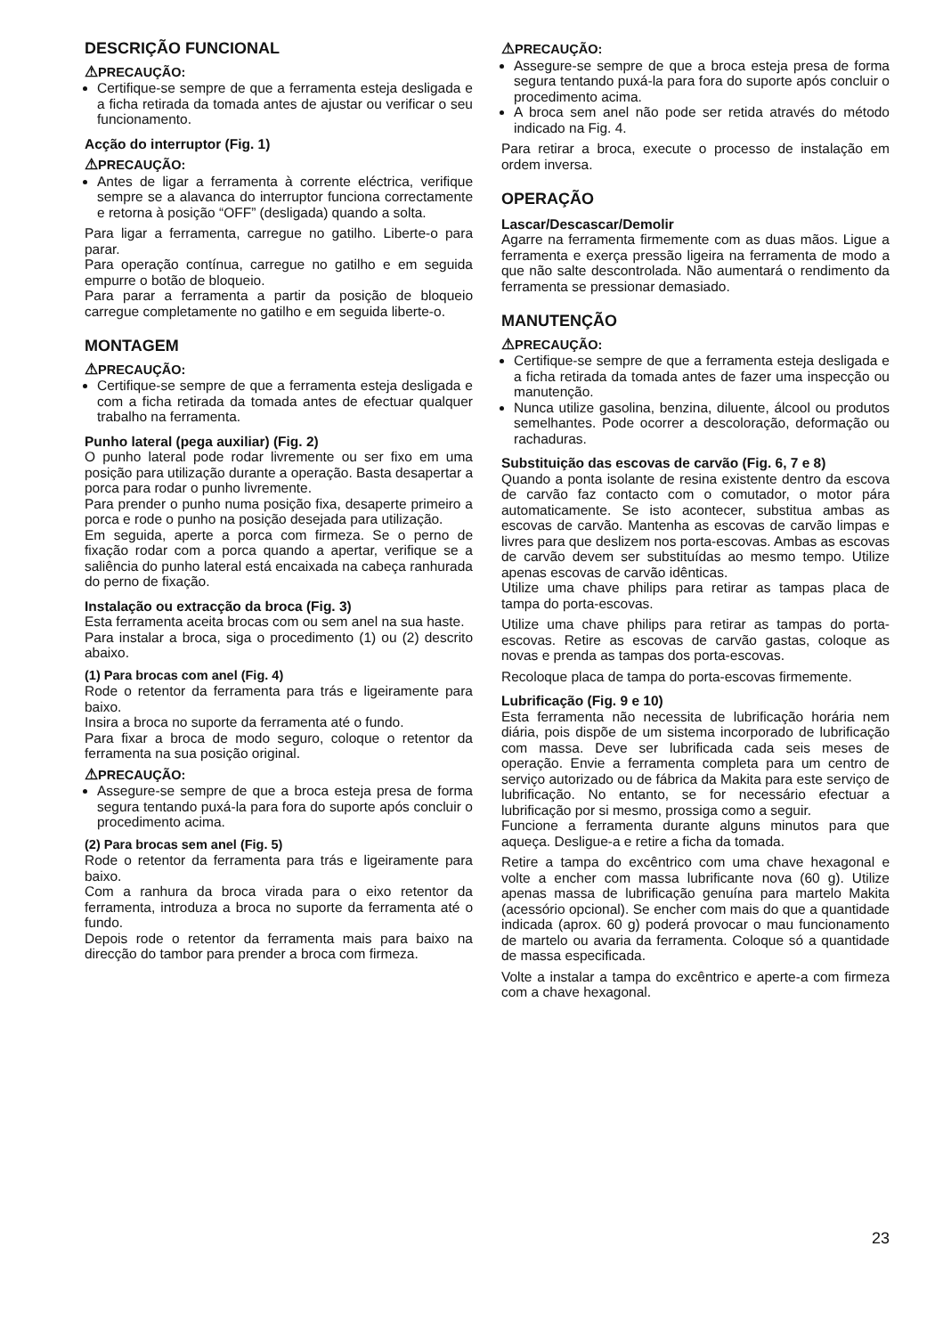DESCRIÇÃO FUNCIONAL
⚠PRECAUÇÃO:
Certifique-se sempre de que a ferramenta esteja desligada e a ficha retirada da tomada antes de ajustar ou verificar o seu funcionamento.
Acção do interruptor (Fig. 1)
⚠PRECAUÇÃO:
Antes de ligar a ferramenta à corrente eléctrica, verifique sempre se a alavanca do interruptor funciona correctamente e retorna à posição “OFF” (desligada) quando a solta.
Para ligar a ferramenta, carregue no gatilho. Liberte-o para parar.
Para operação contínua, carregue no gatilho e em seguida empurre o botão de bloqueio.
Para parar a ferramenta a partir da posição de bloqueio carregue completamente no gatilho e em seguida liberte-o.
MONTAGEM
⚠PRECAUÇÃO:
Certifique-se sempre de que a ferramenta esteja desligada e com a ficha retirada da tomada antes de efectuar qualquer trabalho na ferramenta.
Punho lateral (pega auxiliar) (Fig. 2)
O punho lateral pode rodar livremente ou ser fixo em uma posição para utilização durante a operação. Basta desapertar a porca para rodar o punho livremente.
Para prender o punho numa posição fixa, desaperte primeiro a porca e rode o punho na posição desejada para utilização.
Em seguida, aperte a porca com firmeza. Se o perno de fixação rodar com a porca quando a apertar, verifique se a saliência do punho lateral está encaixada na cabeça ranhurada do perno de fixação.
Instalação ou extracção da broca (Fig. 3)
Esta ferramenta aceita brocas com ou sem anel na sua haste.
Para instalar a broca, siga o procedimento (1) ou (2) descrito abaixo.
(1) Para brocas com anel (Fig. 4)
Rode o retentor da ferramenta para trás e ligeiramente para baixo.
Insira a broca no suporte da ferramenta até o fundo.
Para fixar a broca de modo seguro, coloque o retentor da ferramenta na sua posição original.
⚠PRECAUÇÃO:
Assegure-se sempre de que a broca esteja presa de forma segura tentando puxá-la para fora do suporte após concluir o procedimento acima.
(2) Para brocas sem anel (Fig. 5)
Rode o retentor da ferramenta para trás e ligeiramente para baixo.
Com a ranhura da broca virada para o eixo retentor da ferramenta, introduza a broca no suporte da ferramenta até o fundo.
Depois rode o retentor da ferramenta mais para baixo na direcção do tambor para prender a broca com firmeza.
⚠PRECAUÇÃO:
Assegure-se sempre de que a broca esteja presa de forma segura tentando puxá-la para fora do suporte após concluir o procedimento acima.
A broca sem anel não pode ser retida através do método indicado na Fig. 4.
Para retirar a broca, execute o processo de instalação em ordem inversa.
OPERAÇÃO
Lascar/Descascar/Demolir
Agarre na ferramenta firmemente com as duas mãos. Ligue a ferramenta e exerça pressão ligeira na ferramenta de modo a que não salte descontrolada. Não aumentará o rendimento da ferramenta se pressionar demasiado.
MANUTENÇÃO
⚠PRECAUÇÃO:
Certifique-se sempre de que a ferramenta esteja desligada e a ficha retirada da tomada antes de fazer uma inspecção ou manutenção.
Nunca utilize gasolina, benzina, diluente, álcool ou produtos semelhantes. Pode ocorrer a descoloração, deformação ou rachaduras.
Substituição das escovas de carvão (Fig. 6, 7 e 8)
Quando a ponta isolante de resina existente dentro da escova de carvão faz contacto com o comutador, o motor pára automaticamente. Se isto acontecer, substitua ambas as escovas de carvão. Mantenha as escovas de carvão limpas e livres para que deslizem nos porta-escovas. Ambas as escovas de carvão devem ser substituídas ao mesmo tempo. Utilize apenas escovas de carvão idênticas.
Utilize uma chave philips para retirar as tampas placa de tampa do porta-escovas.
Utilize uma chave philips para retirar as tampas do porta-escovas. Retire as escovas de carvão gastas, coloque as novas e prenda as tampas dos porta-escovas.
Recoloque placa de tampa do porta-escovas firmemente.
Lubrificação (Fig. 9 e 10)
Esta ferramenta não necessita de lubrificação horária nem diária, pois dispõe de um sistema incorporado de lubrificação com massa. Deve ser lubrificada cada seis meses de operação. Envie a ferramenta completa para um centro de serviço autorizado ou de fábrica da Makita para este serviço de lubrificação. No entanto, se for necessário efectuar a lubrificação por si mesmo, prossiga como a seguir.
Funcione a ferramenta durante alguns minutos para que aqueça. Desligue-a e retire a ficha da tomada.
Retire a tampa do excêntrico com uma chave hexagonal e volte a encher com massa lubrificante nova (60 g). Utilize apenas massa de lubrificação genuína para martelo Makita (acessório opcional). Se encher com mais do que a quantidade indicada (aprox. 60 g) poderá provocar o mau funcionamento de martelo ou avaria da ferramenta. Coloque só a quantidade de massa especificada.
Volte a instalar a tampa do excêntrico e aperte-a com firmeza com a chave hexagonal.
23